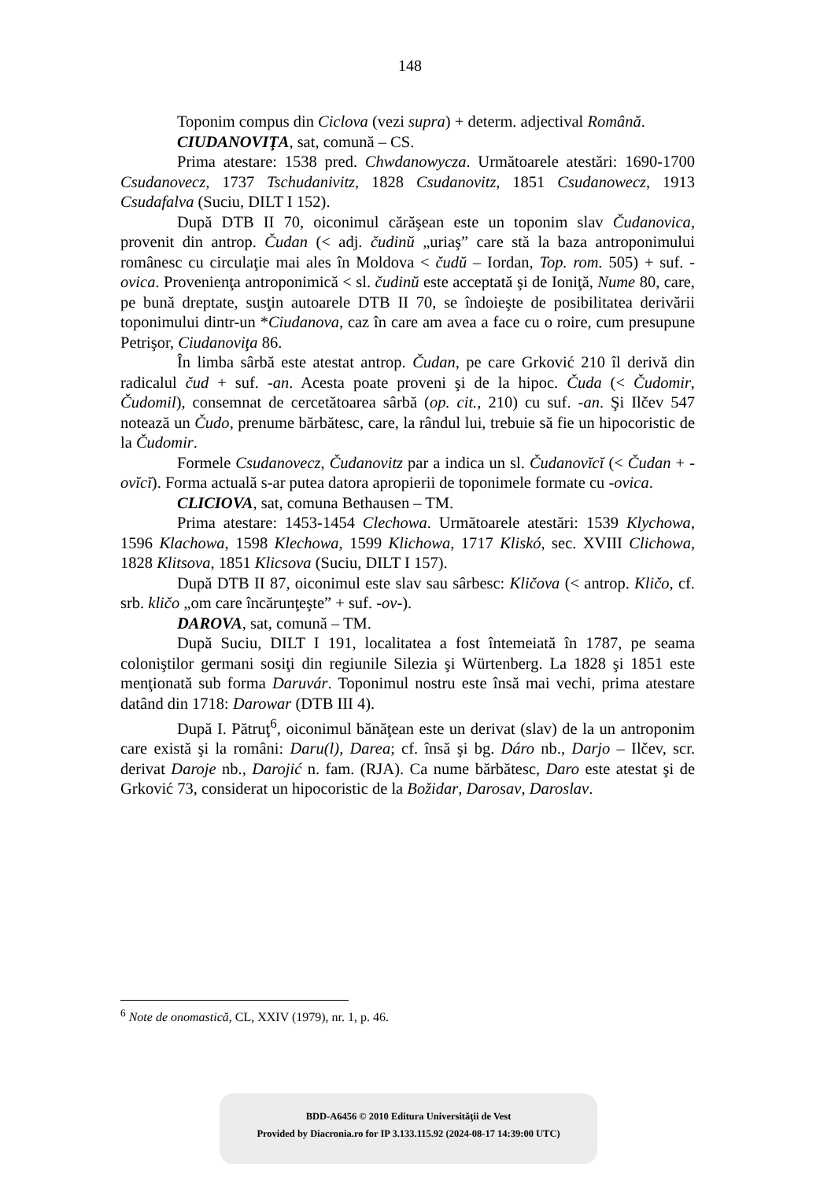148
Toponim compus din Ciclova (vezi supra) + determ. adjectival Română.
CIUDANOVIŢA, sat, comună – CS.
Prima atestare: 1538 pred. Chwdanowycza. Următoarele atestări: 1690-1700 Csudanovecz, 1737 Tschudanivitz, 1828 Csudanovitz, 1851 Csudanowecz, 1913 Csudafalva (Suciu, DILT I 152).
După DTB II 70, oiconimul cărăşean este un toponim slav Čudanovica, provenit din antrop. Čudan (< adj. čudinŭ „uriaş” care stă la baza antroponimului românesc cu circulaţie mai ales în Moldova < čudŭ – Iordan, Top. rom. 505) + suf. -ovica. Provenienţa antroponimică < sl. čudinŭ este acceptată şi de Ioniţă, Nume 80, care, pe bună dreptate, susţin autoarele DTB II 70, se îndoieşte de posibilitatea derivării toponimului dintr-un *Ciudanova, caz în care am avea a face cu o roire, cum presupune Petrişor, Ciudanoviţa 86.
În limba sârbă este atestat antrop. Čudan, pe care Grković 210 îl derivă din radicalul čud + suf. -an. Acesta poate proveni şi de la hipoc. Čuda (< Čudomir, Čudomil), consemnat de cercetătoarea sârbă (op. cit., 210) cu suf. -an. Şi Ilčev 547 notează un Čudo, prenume bărbătesc, care, la rândul lui, trebuie să fie un hipocoristic de la Čudomir.
Formele Csudanovecz, Čudanovitz par a indica un sl. Čudanovĭcĭ (< Čudan + -ovĭcĭ). Forma actuală s-ar putea datora apropierii de toponimele formate cu -ovica.
CLICIOVA, sat, comuna Bethausen – TM.
Prima atestare: 1453-1454 Clechowa. Următoarele atestări: 1539 Klychowa, 1596 Klachowa, 1598 Klechowa, 1599 Klichowa, 1717 Kliskó, sec. XVIII Clichowa, 1828 Klitsova, 1851 Klicsova (Suciu, DILT I 157).
După DTB II 87, oiconimul este slav sau sârbesc: Kličova (< antrop. Kličo, cf. srb. kličo „om care încărunţeşte” + suf. -ov-).
DAROVA, sat, comună – TM.
După Suciu, DILT I 191, localitatea a fost întemeiată în 1787, pe seama coloniştilor germani sosiţi din regiunile Silezia şi Würtenberg. La 1828 şi 1851 este menţionată sub forma Daruvár. Toponimul nostru este însă mai vechi, prima atestare datând din 1718: Darowar (DTB III 4).
După I. Pătruţ<sup>6</sup>, oiconimul bănăţean este un derivat (slav) de la un antroponim care există şi la români: Daru(l), Darea; cf. însă şi bg. Dáro nb., Darjo – Ilčev, scr. derivat Daroje nb., Darojić n. fam. (RJA). Ca nume bărbătesc, Daro este atestat şi de Grković 73, considerat un hipocoristic de la Božidar, Darosav, Daroslav.
<sup>6</sup> Note de onomastică, CL, XXIV (1979), nr. 1, p. 46.
BDD-A6456 © 2010 Editura Universităţii de Vest
Provided by Diacronia.ro for IP 3.133.115.92 (2024-08-17 14:39:00 UTC)